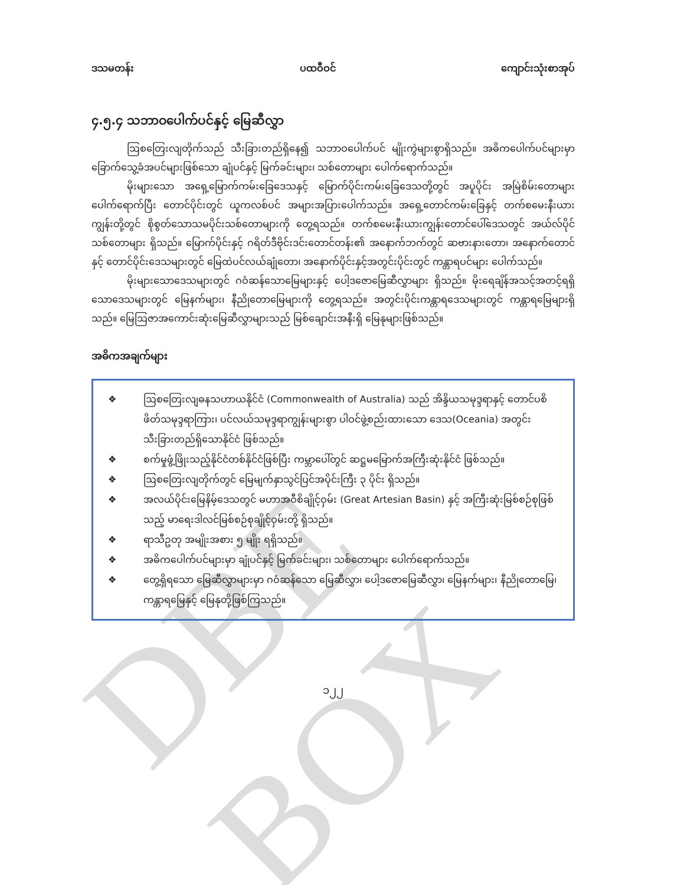DBE BOX
ဒသမတန်း ပထဝီဝင် ကျောင်းသုံးစာအုပ်
၄.၅.၄ သဘာဝပေါက်ပင်နှင့် မြေဆီလွှာ
ဩစတြေးလျတိုက်သည် သီးခြားတည်ရှိနေ၍ သဘာဝပေါက်ပင် မျိုးကွဲများစွာရှိသည်။ အဓိကပေါက်ပင်များမှာ ခြောက်သွေ့ခံအပင်များဖြစ်သော ချုံပင်နှင့် မြက်ခင်းများ၊ သစ်တောများ ပေါက်ရောက်သည်။
မိုးများသော အရှေ့မြောက်ကမ်းခြေဒေသနှင့် မြောက်ပိုင်းကမ်းခြေဒေသတို့တွင် အပူပိုင်း အမြဲစိမ်းတောများပေါက်ရောက်ပြီး တောင်ပိုင်းတွင် ယူကလစ်ပင် အများအပြားပေါက်သည်။ အရှေ့တောင်ကမ်းခြေနှင့် တက်စမေးနီးယားကျွန်းတို့တွင် စိုစွတ်သောသမပိုင်းသစ်တောများကို တွေ့ရသည်။ တက်စမေးနီးယားကျွန်းတောင်ပေါ်ဒေသတွင် အယ်လ်ပိုင်သစ်တောများ ရှိသည်။ မြောက်ပိုင်းနှင့် ဂရိတ်ဒီဗိုင်းဒင်းတောင်တန်း၏ အနောက်ဘက်တွင် ဆဗားနားတော၊ အနောက်တောင်နှင့် တောင်ပိုင်းဒေသများတွင် မြေထဲပင်လယ်ချုံတော၊ အနောက်ပိုင်းနှင့်အတွင်းပိုင်းတွင် ကန္တာရပင်များ ပေါက်သည်။
မိုးများသောဒေသများတွင် ဂဝံဆန်သောမြေများနှင့် ပေါ့ဒဇောမြေဆီလွှာများ ရှိသည်။ မိုးရေချိန်အသင့်အတင့်ရရှိသောဒေသများတွင် မြေနက်များ၊ နီညိုတောမြေများကို တွေ့ရသည်။ အတွင်းပိုင်းကန္တာရဒေသများတွင် ကန္တာရမြေများရှိသည်။ မြေဩဇာအကောင်းဆုံးမြေဆီလွှာများသည် မြစ်ချောင်းအနီးရှိ မြေနုများဖြစ်သည်။
အဓိကအချက်များ
❖ ဩစတြေးလျဓနသဟာယနိုင်ငံ (Commonwealth of Australia) သည် အိန္ဒိယသမုဒ္ဒရာနှင့် တောင်ပစိဖိတ်သမုဒ္ဒရာကြား၊ ပင်လယ်သမုဒ္ဒရာကျွန်းများစွာ ပါဝင်ဖွဲ့စည်းထားသော ဒေသ(Oceania) အတွင်း သီးခြားတည်ရှိသောနိုင်ငံ ဖြစ်သည်။
❖ စက်မှုဖွံ့ဖြိုးသည့်နိုင်ငံတစ်နိုင်ငံဖြစ်ပြီး ကမ္ဘာပေါ်တွင် ဆဋ္ဌမမြောက်အကြီးဆုံးနိုင်ငံ ဖြစ်သည်။
❖ ဩစတြေးလျတိုက်တွင် မြေမျက်နှာသွင်ပြင်အပိုင်းကြီး ၃ ပိုင်း ရှိသည်။
❖ အလယ်ပိုင်းမြေနိမ့်ဒေသတွင် မဟာအဝီစိချိုင့်ဝှမ်း (Great Artesian Basin) နှင့် အကြီးဆုံးမြစ်စဉ်စုဖြစ်သည့် မာရေးဒါလင်မြစ်စဉ်စုချိုင့်ဝှမ်းတို့ ရှိသည်။
❖ ရာသီဥတု အမျိုးအစား ၅ မျိုး ရရှိသည်။
❖ အဓိကပေါက်ပင်များမှာ ချုံပင်နှင့် မြက်ခင်းများ၊ သစ်တောများ ပေါက်ရောက်သည်။
❖ တွေ့ရှိရသော မြေဆီလွှာများမှာ ဂဝံဆန်သော မြေဆီလွှာ၊ ပေါ့ဒဇောမြေဆီလွှာ၊ မြေနက်များ၊ နီညိုတောမြေ၊ ကန္တာရမြေနှင့် မြေနုတို့ဖြစ်ကြသည်။
၁၂၂